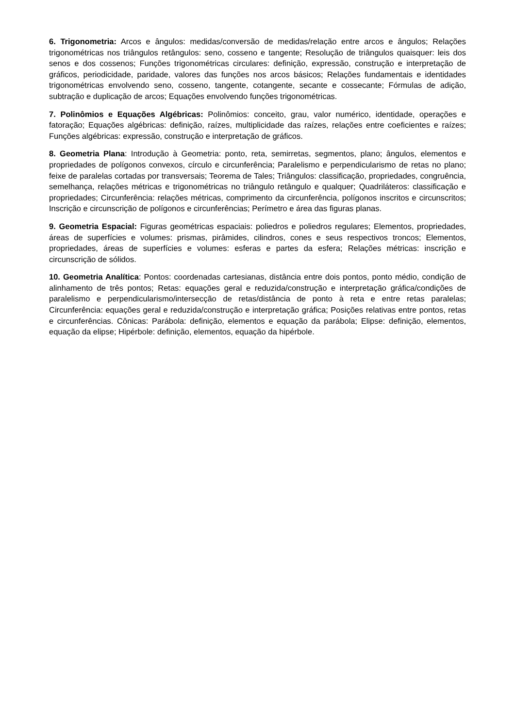6. Trigonometria: Arcos e ângulos: medidas/conversão de medidas/relação entre arcos e ângulos; Relações trigonométricas nos triângulos retângulos: seno, cosseno e tangente; Resolução de triângulos quaisquer: leis dos senos e dos cossenos; Funções trigonométricas circulares: definição, expressão, construção e interpretação de gráficos, periodicidade, paridade, valores das funções nos arcos básicos; Relações fundamentais e identidades trigonométricas envolvendo seno, cosseno, tangente, cotangente, secante e cossecante; Fórmulas de adição, subtração e duplicação de arcos; Equações envolvendo funções trigonométricas.
7. Polinômios e Equações Algébricas: Polinômios: conceito, grau, valor numérico, identidade, operações e fatoração; Equações algébricas: definição, raízes, multiplicidade das raízes, relações entre coeficientes e raízes; Funções algébricas: expressão, construção e interpretação de gráficos.
8. Geometria Plana: Introdução à Geometria: ponto, reta, semirretas, segmentos, plano; ângulos, elementos e propriedades de polígonos convexos, círculo e circunferência; Paralelismo e perpendicularismo de retas no plano; feixe de paralelas cortadas por transversais; Teorema de Tales; Triângulos: classificação, propriedades, congruência, semelhança, relações métricas e trigonométricas no triângulo retângulo e qualquer; Quadriláteros: classificação e propriedades; Circunferência: relações métricas, comprimento da circunferência, polígonos inscritos e circunscritos; Inscrição e circunscrição de polígonos e circunferências; Perímetro e área das figuras planas.
9. Geometria Espacial: Figuras geométricas espaciais: poliedros e poliedros regulares; Elementos, propriedades, áreas de superfícies e volumes: prismas, pirâmides, cilindros, cones e seus respectivos troncos; Elementos, propriedades, áreas de superfícies e volumes: esferas e partes da esfera; Relações métricas: inscrição e circunscrição de sólidos.
10. Geometria Analítica: Pontos: coordenadas cartesianas, distância entre dois pontos, ponto médio, condição de alinhamento de três pontos; Retas: equações geral e reduzida/construção e interpretação gráfica/condições de paralelismo e perpendicularismo/intersecção de retas/distância de ponto à reta e entre retas paralelas; Circunferência: equações geral e reduzida/construção e interpretação gráfica; Posições relativas entre pontos, retas e circunferências. Cônicas: Parábola: definição, elementos e equação da parábola; Elipse: definição, elementos, equação da elipse; Hipérbole: definição, elementos, equação da hipérbole.